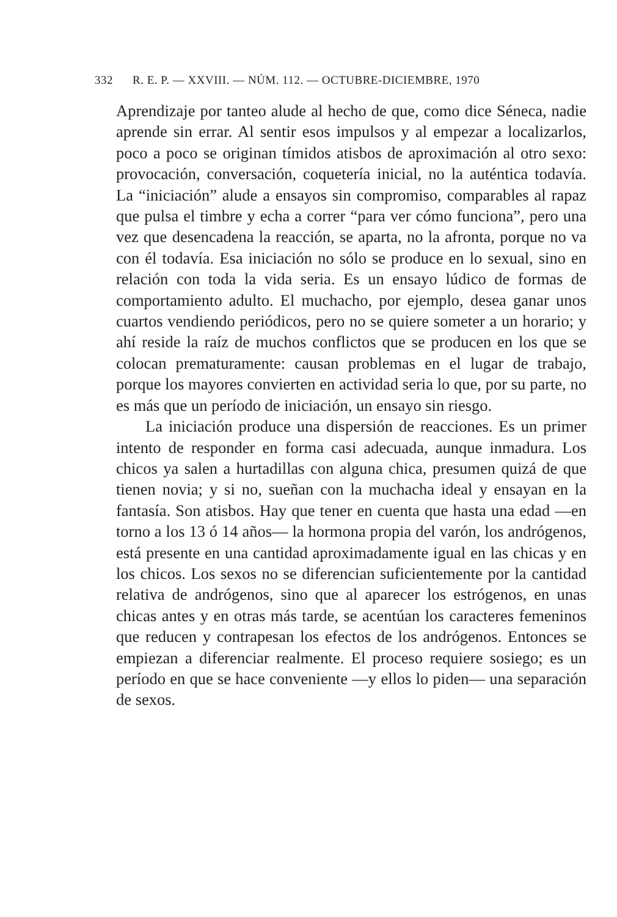332 R. E. P. — XXVIII. — NÚM. 112. — OCTUBRE-DICIEMBRE, 1970
Aprendizaje por tanteo alude al hecho de que, como dice Séneca, nadie aprende sin errar. Al sentir esos impulsos y al empezar a localizarlos, poco a poco se originan tímidos atisbos de aproximación al otro sexo: provocación, conversación, coquetería inicial, no la auténtica todavía. La “iniciación” alude a ensayos sin compromiso, comparables al rapaz que pulsa el timbre y echa a correr “para ver cómo funciona”, pero una vez que desencadena la reacción, se aparta, no la afronta, porque no va con él todavía. Esa iniciación no sólo se produce en lo sexual, sino en relación con toda la vida seria. Es un ensayo lúdico de formas de comportamiento adulto. El muchacho, por ejemplo, desea ganar unos cuartos vendiendo periódicos, pero no se quiere someter a un horario; y ahí reside la raíz de muchos conflictos que se producen en los que se colocan prematuramente: causan problemas en el lugar de trabajo, porque los mayores convierten en actividad seria lo que, por su parte, no es más que un período de iniciación, un ensayo sin riesgo.
La iniciación produce una dispersión de reacciones. Es un primer intento de responder en forma casi adecuada, aunque inmadura. Los chicos ya salen a hurtadillas con alguna chica, presumen quizá de que tienen novia; y si no, sueñan con la muchacha ideal y ensayan en la fantasía. Son atisbos. Hay que tener en cuenta que hasta una edad —en torno a los 13 ó 14 años— la hormona propia del varón, los andrógenos, está presente en una cantidad aproximadamente igual en las chicas y en los chicos. Los sexos no se diferencian suficientemente por la cantidad relativa de andrógenos, sino que al aparecer los estrógenos, en unas chicas antes y en otras más tarde, se acentúan los caracteres femeninos que reducen y contrapesan los efectos de los andrógenos. Entonces se empiezan a diferenciar realmente. El proceso requiere sosiego; es un período en que se hace conveniente —y ellos lo piden— una separación de sexos.